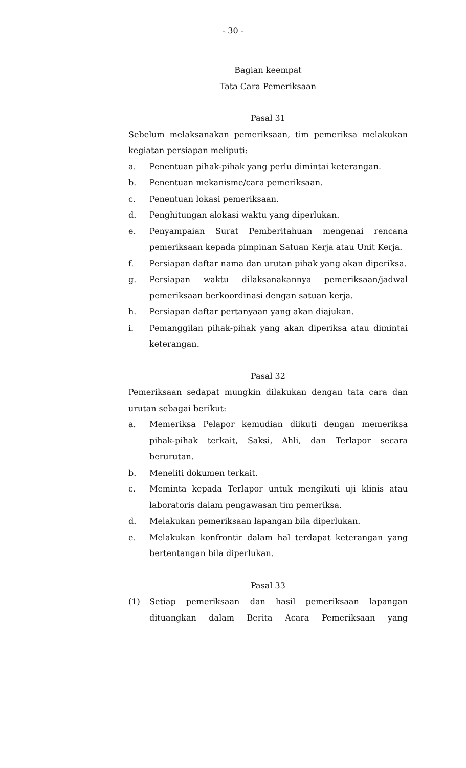- 30 -
Bagian keempat
Tata Cara Pemeriksaan
Pasal 31
Sebelum melaksanakan pemeriksaan, tim pemeriksa melakukan kegiatan persiapan meliputi:
a. Penentuan pihak-pihak yang perlu dimintai keterangan.
b. Penentuan mekanisme/cara pemeriksaan.
c. Penentuan lokasi pemeriksaan.
d. Penghitungan alokasi waktu yang diperlukan.
e. Penyampaian Surat Pemberitahuan mengenai rencana pemeriksaan kepada pimpinan Satuan Kerja atau Unit Kerja.
f. Persiapan daftar nama dan urutan pihak yang akan diperiksa.
g. Persiapan waktu dilaksanakannya pemeriksaan/jadwal pemeriksaan berkoordinasi dengan satuan kerja.
h. Persiapan daftar pertanyaan yang akan diajukan.
i. Pemanggilan pihak-pihak yang akan diperiksa atau dimintai keterangan.
Pasal 32
Pemeriksaan sedapat mungkin dilakukan dengan tata cara dan urutan sebagai berikut:
a. Memeriksa Pelapor kemudian diikuti dengan memeriksa pihak-pihak terkait, Saksi, Ahli, dan Terlapor secara berurutan.
b. Meneliti dokumen terkait.
c. Meminta kepada Terlapor untuk mengikuti uji klinis atau laboratoris dalam pengawasan tim pemeriksa.
d. Melakukan pemeriksaan lapangan bila diperlukan.
e. Melakukan konfrontir dalam hal terdapat keterangan yang bertentangan bila diperlukan.
Pasal 33
(1) Setiap pemeriksaan dan hasil pemeriksaan lapangan dituangkan dalam Berita Acara Pemeriksaan yang